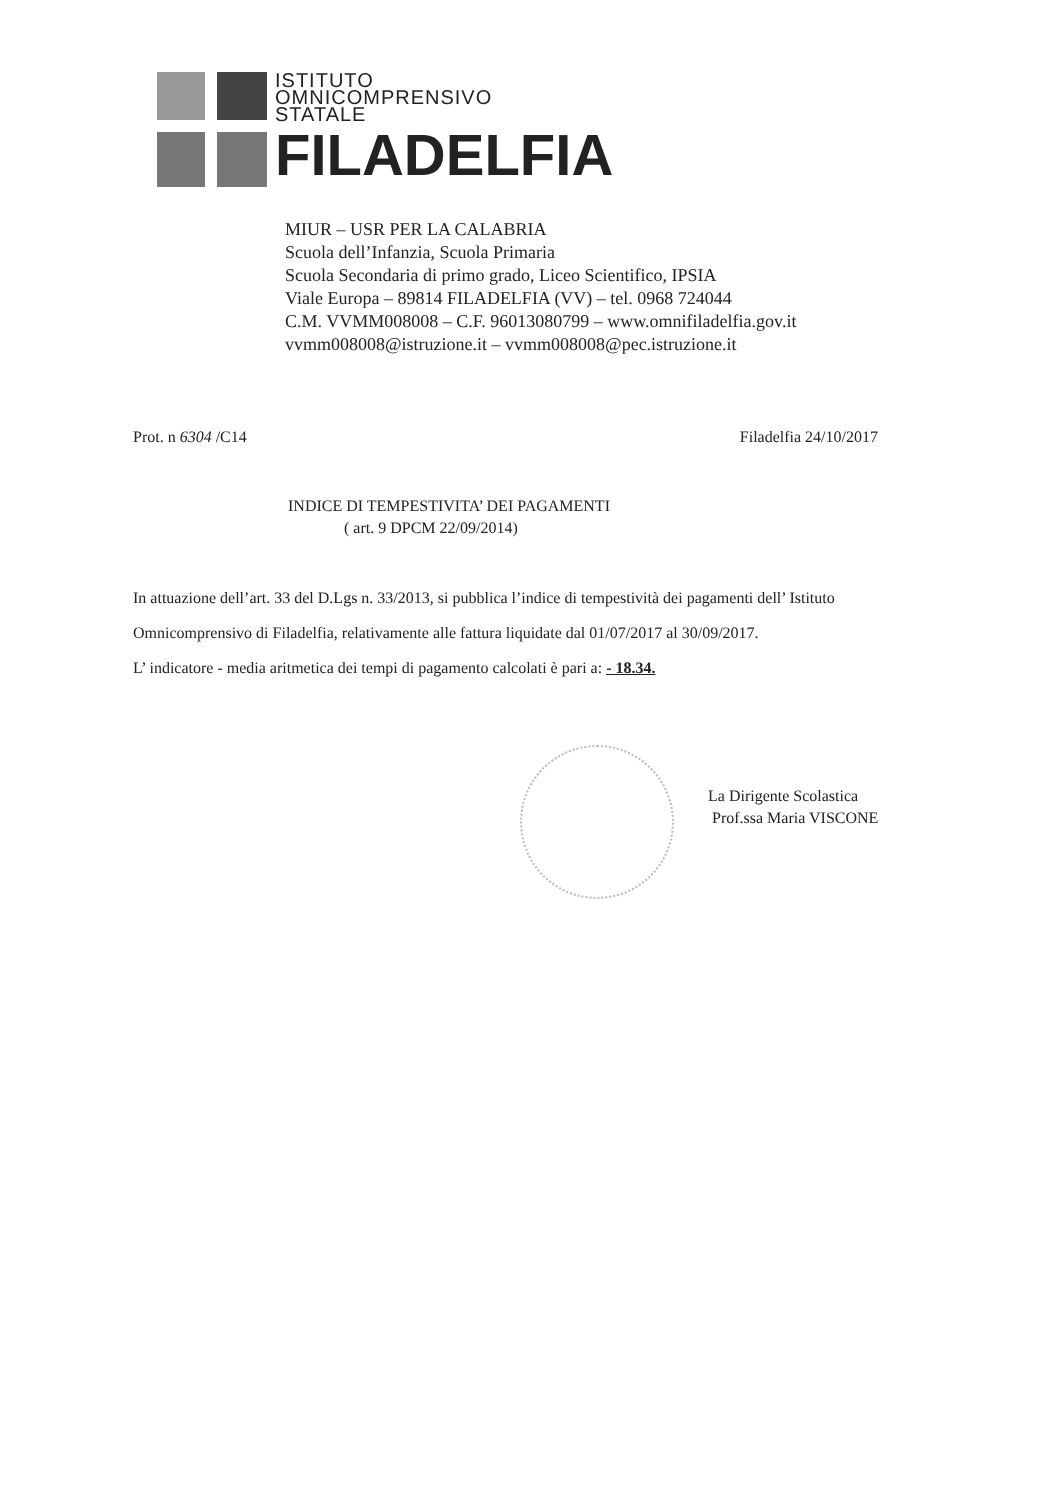ISTITUTO
OMNICOMPRENSIVO
STATALE
FILADELFIA
MIUR – USR PER LA CALABRIA
Scuola dell’Infanzia, Scuola Primaria
Scuola Secondaria di primo grado, Liceo Scientifico, IPSIA
Viale Europa – 89814 FILADELFIA (VV) – tel. 0968 724044
C.M. VVMM008008 – C.F. 96013080799 – www.omnifiladelfia.gov.it
vvmm008008@istruzione.it – vvmm008008@pec.istruzione.it
Prot. n 6304 /C14 Filadelfia 24/10/2017
INDICE DI TEMPESTIVITA’ DEI PAGAMENTI
( art. 9 DPCM 22/09/2014)
In attuazione dell’art. 33 del D.Lgs n. 33/2013, si pubblica l’indice di tempestività dei pagamenti dell’ Istituto Omnicomprensivo di Filadelfia, relativamente alle fattura liquidate dal 01/07/2017 al 30/09/2017.
L’ indicatore - media aritmetica dei tempi di pagamento calcolati è pari a: - 18.34.
La Dirigente Scolastica
Prof.ssa Maria VISCONE